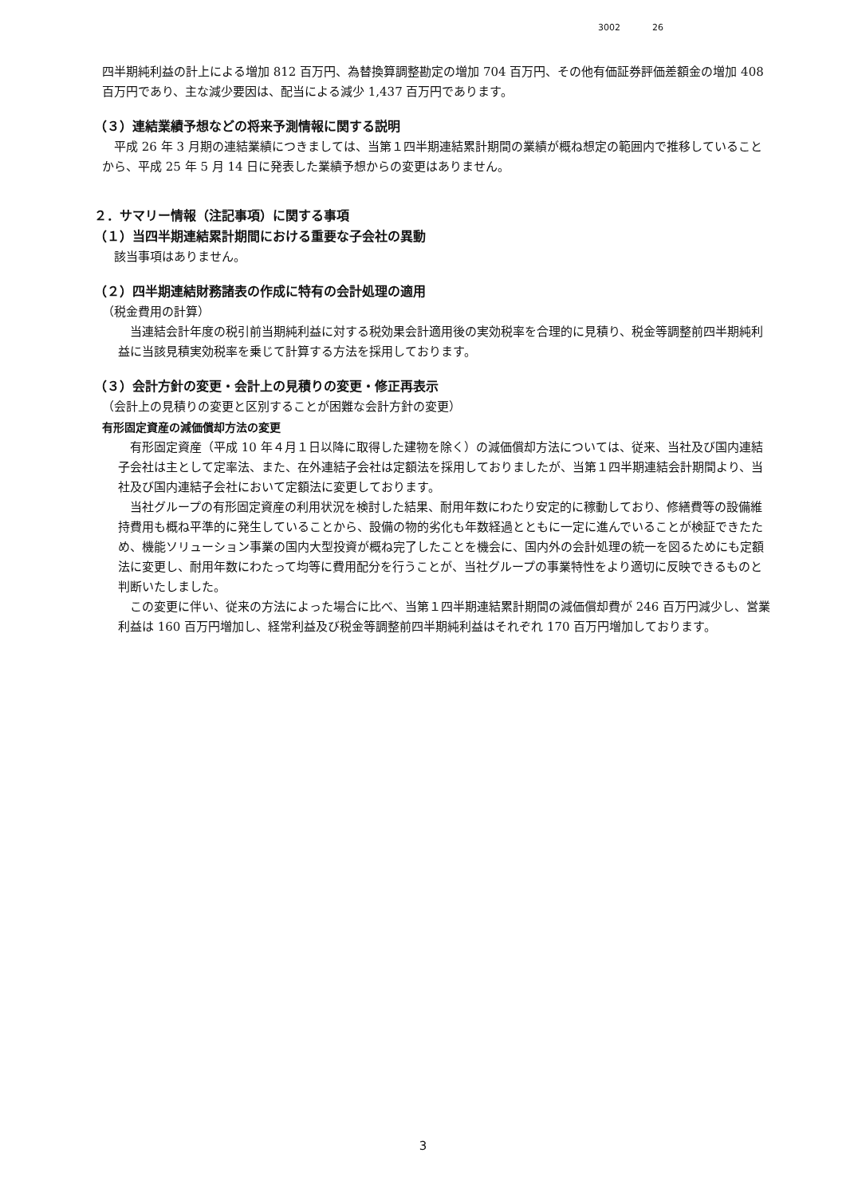3002 26
四半期純利益の計上による増加 812 百万円、為替換算調整勘定の増加 704 百万円、その他有価証券評価差額金の増加 408 百万円であり、主な減少要因は、配当による減少 1,437 百万円であります。
（３）連結業績予想などの将来予測情報に関する説明
平成 26 年 3 月期の連結業績につきましては、当第１四半期連結累計期間の業績が概ね想定の範囲内で推移していることから、平成 25 年 5 月 14 日に発表した業績予想からの変更はありません。
２．サマリー情報（注記事項）に関する事項
（１）当四半期連結累計期間における重要な子会社の異動
該当事項はありません。
（２）四半期連結財務諸表の作成に特有の会計処理の適用
（税金費用の計算）
当連結会計年度の税引前当期純利益に対する税効果会計適用後の実効税率を合理的に見積り、税金等調整前四半期純利益に当該見積実効税率を乗じて計算する方法を採用しております。
（３）会計方針の変更・会計上の見積りの変更・修正再表示
（会計上の見積りの変更と区別することが困難な会計方針の変更）
有形固定資産の減価償却方法の変更
有形固定資産（平成 10 年４月１日以降に取得した建物を除く）の減価償却方法については、従来、当社及び国内連結子会社は主として定率法、また、在外連結子会社は定額法を採用しておりましたが、当第１四半期連結会計期間より、当社及び国内連結子会社において定額法に変更しております。
当社グループの有形固定資産の利用状況を検討した結果、耐用年数にわたり安定的に稼動しており、修繕費等の設備維持費用も概ね平準的に発生していることから、設備の物的劣化も年数経過とともに一定に進んでいることが検証できたため、機能ソリューション事業の国内大型投資が概ね完了したことを機会に、国内外の会計処理の統一を図るためにも定額法に変更し、耐用年数にわたって均等に費用配分を行うことが、当社グループの事業特性をより適切に反映できるものと判断いたしました。
この変更に伴い、従来の方法によった場合に比べ、当第１四半期連結累計期間の減価償却費が 246 百万円減少し、営業利益は 160 百万円増加し、経常利益及び税金等調整前四半期純利益はそれぞれ 170 百万円増加しております。
3